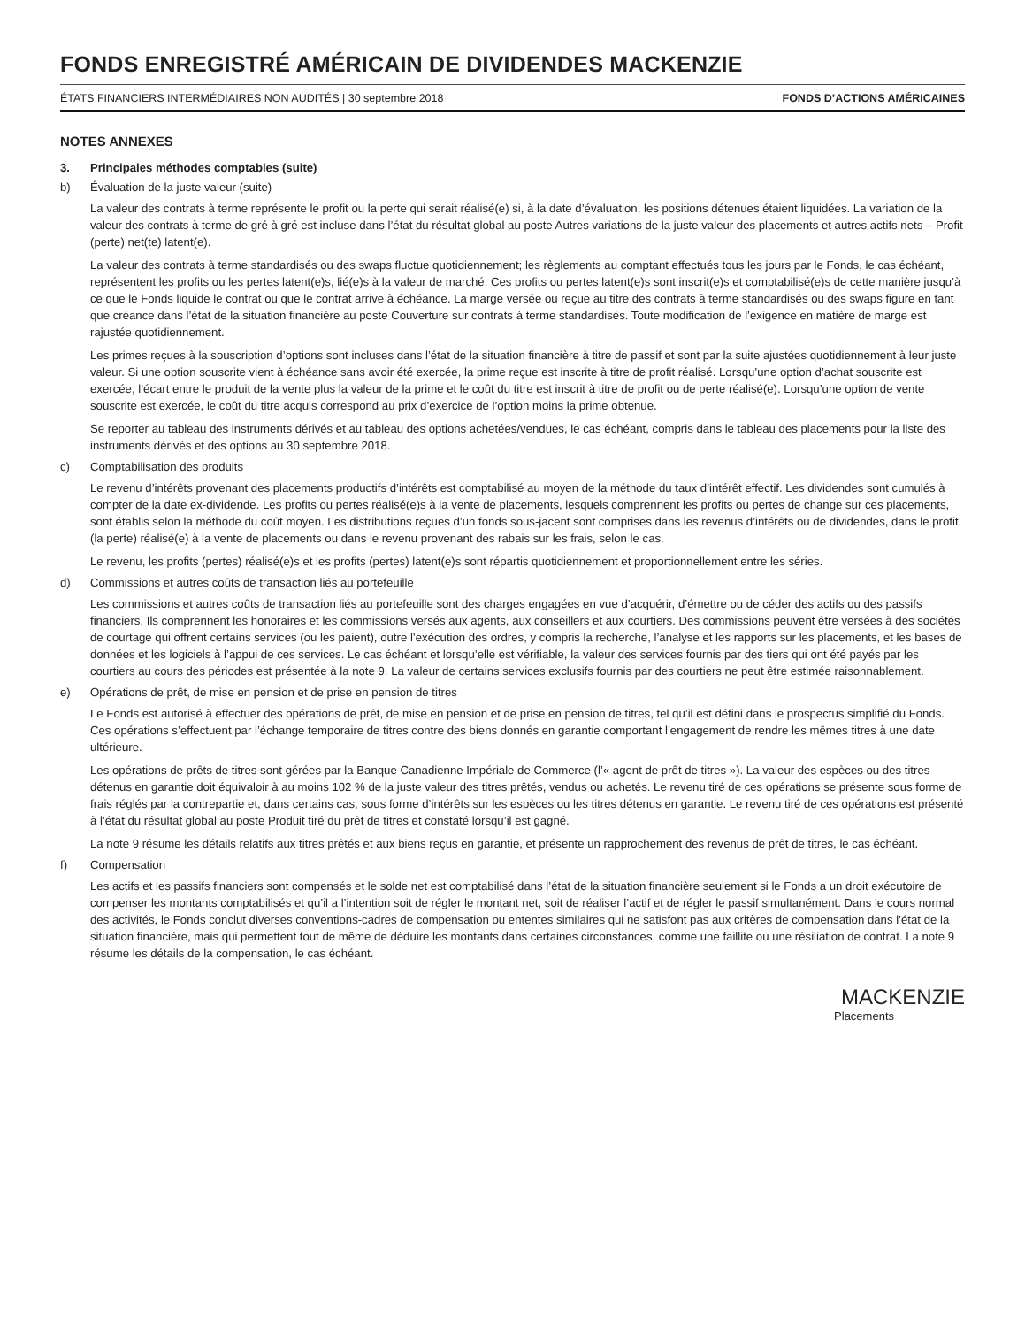FONDS ENREGISTRÉ AMÉRICAIN DE DIVIDENDES MACKENZIE
ÉTATS FINANCIERS INTERMÉDIAIRES NON AUDITÉS | 30 septembre 2018 FONDS D’ACTIONS AMÉRICAINES
NOTES ANNEXES
3. Principales méthodes comptables (suite)
b) Évaluation de la juste valeur (suite)
La valeur des contrats à terme représente le profit ou la perte qui serait réalisé(e) si, à la date d’évaluation, les positions détenues étaient liquidées. La variation de la valeur des contrats à terme de gré à gré est incluse dans l’état du résultat global au poste Autres variations de la juste valeur des placements et autres actifs nets – Profit (perte) net(te) latent(e).
La valeur des contrats à terme standardisés ou des swaps fluctue quotidiennement; les règlements au comptant effectués tous les jours par le Fonds, le cas échéant, représentent les profits ou les pertes latent(e)s, lié(e)s à la valeur de marché. Ces profits ou pertes latent(e)s sont inscrit(e)s et comptabilisé(e)s de cette manière jusqu’à ce que le Fonds liquide le contrat ou que le contrat arrive à échéance. La marge versée ou reçue au titre des contrats à terme standardisés ou des swaps figure en tant que créance dans l’état de la situation financière au poste Couverture sur contrats à terme standardisés. Toute modification de l’exigence en matière de marge est rajustée quotidiennement.
Les primes reçues à la souscription d’options sont incluses dans l’état de la situation financière à titre de passif et sont par la suite ajustées quotidiennement à leur juste valeur. Si une option souscrite vient à échéance sans avoir été exercée, la prime reçue est inscrite à titre de profit réalisé. Lorsqu’une option d’achat souscrite est exercée, l’écart entre le produit de la vente plus la valeur de la prime et le coût du titre est inscrit à titre de profit ou de perte réalisé(e). Lorsqu’une option de vente souscrite est exercée, le coût du titre acquis correspond au prix d’exercice de l’option moins la prime obtenue.
Se reporter au tableau des instruments dérivés et au tableau des options achetées/vendues, le cas échéant, compris dans le tableau des placements pour la liste des instruments dérivés et des options au 30 septembre 2018.
c) Comptabilisation des produits
Le revenu d’intérêts provenant des placements productifs d’intérêts est comptabilisé au moyen de la méthode du taux d’intérêt effectif. Les dividendes sont cumulés à compter de la date ex-dividende. Les profits ou pertes réalisé(e)s à la vente de placements, lesquels comprennent les profits ou pertes de change sur ces placements, sont établis selon la méthode du coût moyen. Les distributions reçues d’un fonds sous-jacent sont comprises dans les revenus d’intérêts ou de dividendes, dans le profit (la perte) réalisé(e) à la vente de placements ou dans le revenu provenant des rabais sur les frais, selon le cas.
Le revenu, les profits (pertes) réalisé(e)s et les profits (pertes) latent(e)s sont répartis quotidiennement et proportionnellement entre les séries.
d) Commissions et autres coûts de transaction liés au portefeuille
Les commissions et autres coûts de transaction liés au portefeuille sont des charges engagées en vue d’acquérir, d’émettre ou de céder des actifs ou des passifs financiers. Ils comprennent les honoraires et les commissions versés aux agents, aux conseillers et aux courtiers. Des commissions peuvent être versées à des sociétés de courtage qui offrent certains services (ou les paient), outre l’exécution des ordres, y compris la recherche, l’analyse et les rapports sur les placements, et les bases de données et les logiciels à l’appui de ces services. Le cas échéant et lorsqu’elle est vérifiable, la valeur des services fournis par des tiers qui ont été payés par les courtiers au cours des périodes est présentée à la note 9. La valeur de certains services exclusifs fournis par des courtiers ne peut être estimée raisonnablement.
e) Opérations de prêt, de mise en pension et de prise en pension de titres
Le Fonds est autorisé à effectuer des opérations de prêt, de mise en pension et de prise en pension de titres, tel qu’il est défini dans le prospectus simplifié du Fonds. Ces opérations s’effectuent par l’échange temporaire de titres contre des biens donnés en garantie comportant l’engagement de rendre les mêmes titres à une date ultérieure.
Les opérations de prêts de titres sont gérées par la Banque Canadienne Impériale de Commerce (l’« agent de prêt de titres »). La valeur des espèces ou des titres détenus en garantie doit équivaloir à au moins 102 % de la juste valeur des titres prêtés, vendus ou achetés. Le revenu tiré de ces opérations se présente sous forme de frais réglés par la contrepartie et, dans certains cas, sous forme d’intérêts sur les espèces ou les titres détenus en garantie. Le revenu tiré de ces opérations est présenté à l’état du résultat global au poste Produit tiré du prêt de titres et constaté lorsqu’il est gagné.
La note 9 résume les détails relatifs aux titres prêtés et aux biens reçus en garantie, et présente un rapprochement des revenus de prêt de titres, le cas échéant.
f) Compensation
Les actifs et les passifs financiers sont compensés et le solde net est comptabilisé dans l’état de la situation financière seulement si le Fonds a un droit exécutoire de compenser les montants comptabilisés et qu’il a l’intention soit de régler le montant net, soit de réaliser l’actif et de régler le passif simultanément. Dans le cours normal des activités, le Fonds conclut diverses conventions-cadres de compensation ou ententes similaires qui ne satisfont pas aux critères de compensation dans l’état de la situation financière, mais qui permettent tout de même de déduire les montants dans certaines circonstances, comme une faillite ou une résiliation de contrat. La note 9 résume les détails de la compensation, le cas échéant.
MACKENZIE
Placements